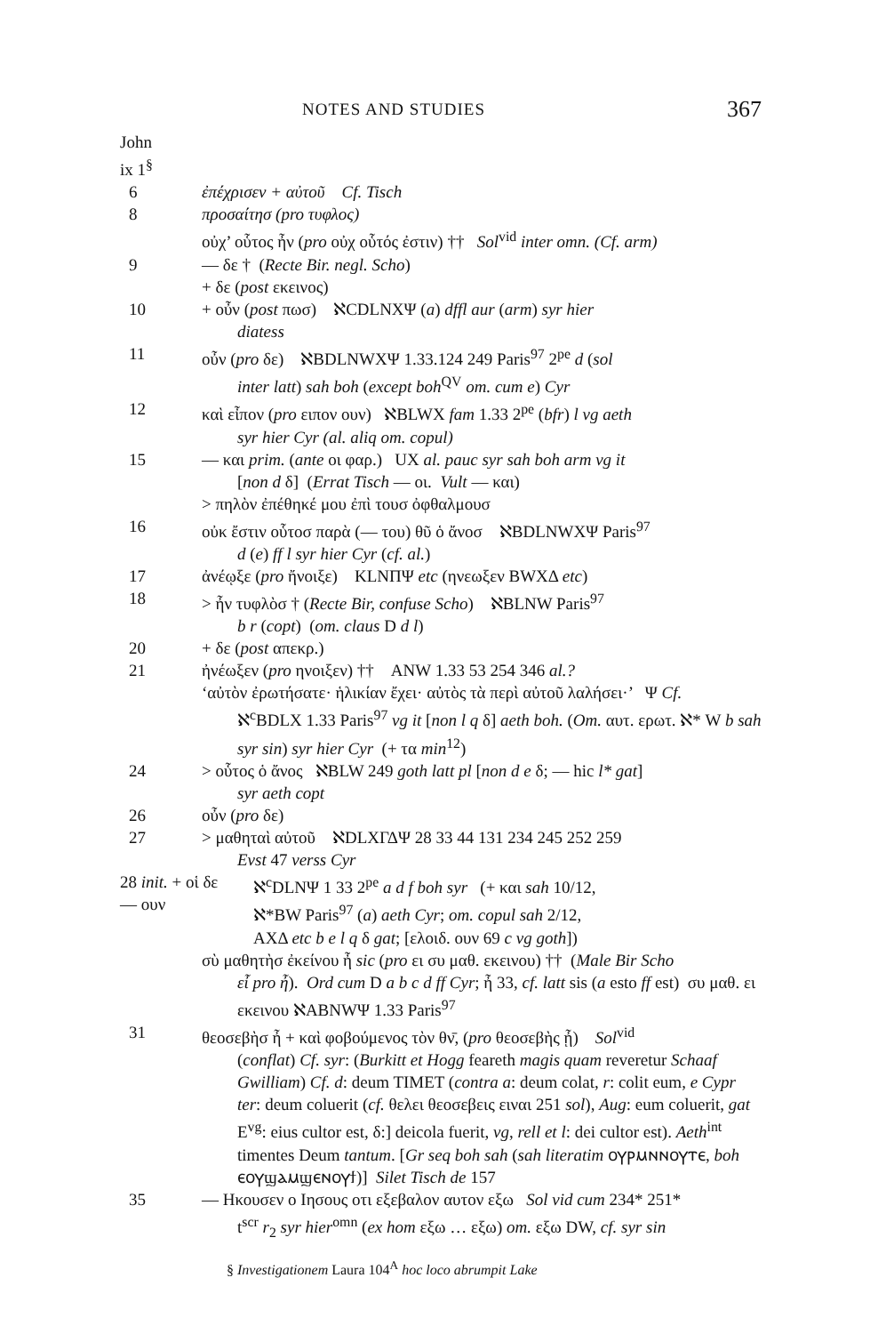NOTES AND STUDIES 367
John
ix 1<sup>§</sup>
6 ἐπέχρισεν + αὐτοῦ Cf. Tisch
8 προσαίτησ (pro τυφλος)
οὐχ’ οὗτος ἦν (pro οὐχ οὗτός ἐστιν) †† Sol<sup>vid</sup> inter omn. (Cf. arm)
9 — δε † (Recte Bir. negl. Scho)
+ δε (post εκεινος)
10 + οὖν (post πωσ) ℵCDLNXΨ (a) dffl aur (arm) syr hier
diatess
11 οὖν (pro δε) ℵBDLNWXΨ 1.33.124 249 Paris<sup>97</sup> 2<sup>pe</sup> d (sol
inter latt) sah boh (except boh<sup>QV</sup> om. cum e) Cyr
12 καὶ εἶπον (pro ειπον ουν) ℵBLWX fam 1.33 2<sup>pe</sup> (bfr) l vg aeth
syr hier Cyr (al. aliq om. copul)
15 — και prim. (ante οι φαρ.) UX al. pauc syr sah boh arm vg it
[non d δ] (Errat Tisch — οι. Vult — και)
> πηλὸν ἐπέθηκέ μου ἐπὶ τουσ ὀφθαλμουσ
16 οὐκ ἔστιν οὗτοσ παρὰ (— του) θῦ ὁ ἄνοσ ℵBDLNWXΨ Paris<sup>97</sup>
d (e) ff l syr hier Cyr (cf. al.)
17 ἀνέῳξε (pro ἤνοιξε) KLNΠΨ etc (ηνεωξεν BWXΔ etc)
18 > ἦν τυφλὸσ † (Recte Bir, confuse Scho) ℵBLNW Paris<sup>97</sup>
b r (copt) (om. claus D d l)
20 + δε (post απεκρ.)
21 ἠνέωξεν (pro ηνοιξεν) †† ANW 1.33 53 254 346 al.?
‘αὐτὸν ἐρωτήσατε· ἡλικίαν ἔχει· αὐτὸς τὰ περὶ αὐτοῦ λαλήσει·’ Ψ Cf.
ℵ<sup>c</sup>BDLX 1.33 Paris<sup>97</sup> vg it [non l q δ] aeth boh. (Om. αυτ. ερωτ. ℵ* W b sah syr sin) syr hier Cyr (+ τα min<sup>12</sup>)
24 > οὗτος ὁ ἄνος ℵBLW 249 goth latt pl [non d e δ; — hic l* gat]
syr aeth copt
26 οὖν (pro δε)
27 > μαθηταὶ αὐτοῦ ℵDLXΓΔΨ 28 33 44 131 234 245 252 259
Evst 47 verss Cyr
28 init. + οἱ δε
— ουν
ℵ<sup>c</sup>DLNΨ 1 33 2<sup>pe</sup> a d f boh syr (+ και sah 10/12,
ℵ*BW Paris<sup>97</sup> (a) aeth Cyr; om. copul sah 2/12,
AXΔ etc b e l q δ gat; [ελοιδ. ουν 69 c vg goth])
σὺ μαθητὴσ ἐκείνου ἦ sic (pro ει συ μαθ. εκεινου) †† (Male Bir Scho
εἶ pro ἦ). Ord cum D a b c d ff Cyr; ἦ 33, cf. latt sis (a esto ff est) συ μαθ. ει εκεινου ℵABNWΨ 1.33 Paris<sup>97</sup>
31 θεοσεβὴσ ἦ + καὶ φοβούμενος τὸν θν̄, (pro θεοσεβὴς ᾖ) Sol<sup>vid</sup>
(conflat) Cf. syr: (Burkitt et Hogg feareth magis quam reveretur Schaaf Gwilliam) Cf. d: deum TIMET (contra a: deum colat, r: colit eum, e Cypr ter: deum coluerit (cf. θελει θεοσεβεις ειναι 251 sol), Aug: eum coluerit, gat E<sup>vg</sup>: eius cultor est, δ:] deicola fuerit, vg, rell et l: dei cultor est). Aeth<sup>int</sup> timentes Deum tantum. [Gr seq boh sah (sah literatim ⲟⲩⲣⲙⲛⲛⲟⲩⲧⲉ, boh ⲉⲟⲩϣⲁⲙϣⲉⲛⲟⲩϯ)] Silet Tisch de 157
35 — Ηκουσεν ο Ιησους οτι εξεβαλον αυτον εξω Sol vid cum 234* 251*
t<sup>scr</sup> r<sub>2</sub> syr hier<sup>omn</sup> (ex hom εξω … εξω) om. εξω DW, cf. syr sin
§ Investigationem Laura 104<sup>A</sup> hoc loco abrumpit Lake